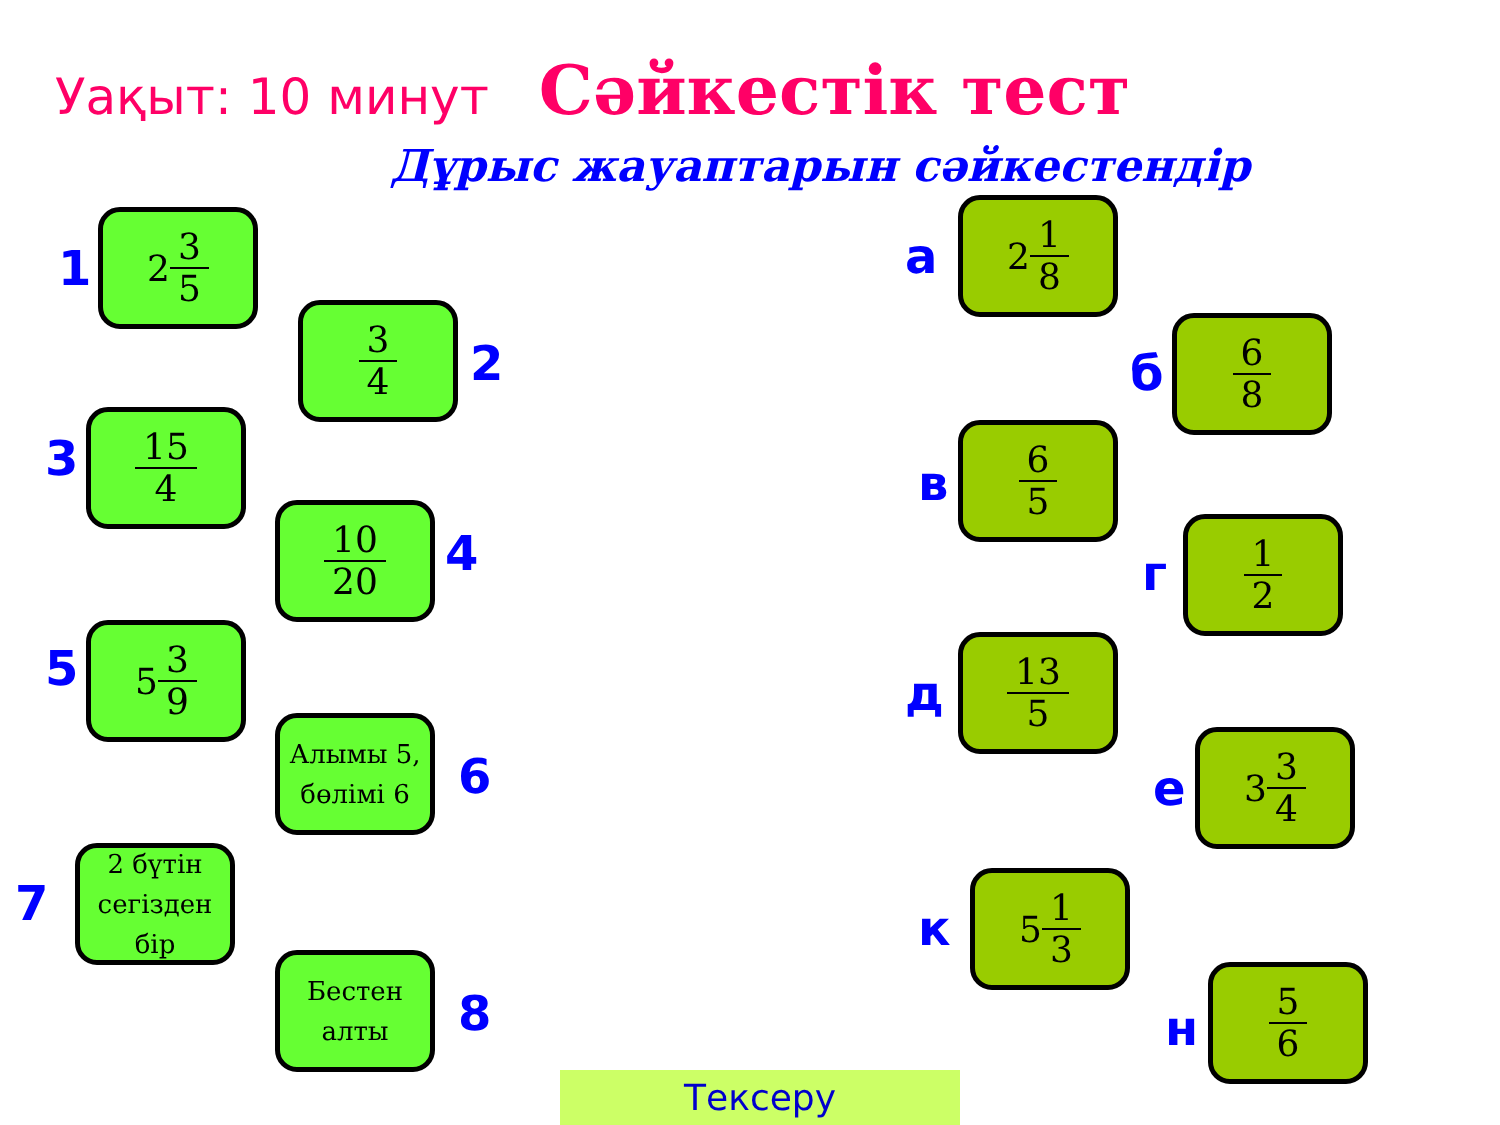Уақыт: 10 минут Сәйкестік тест
Дұрыс жауаптарын сәйкестендір
1
2 3 5
3 4
2
3
15 4
10 20
4
5 5 3 9
Алымы 5, бөлімі 6
6
7
2 бүтін сегізден бір
Бестен алты
8
а
2 1 8
б
6 8
в
6 5
г
1 2
д
13 5
е
3 3 4
к
5 1 3
н
5 6
Тексеру